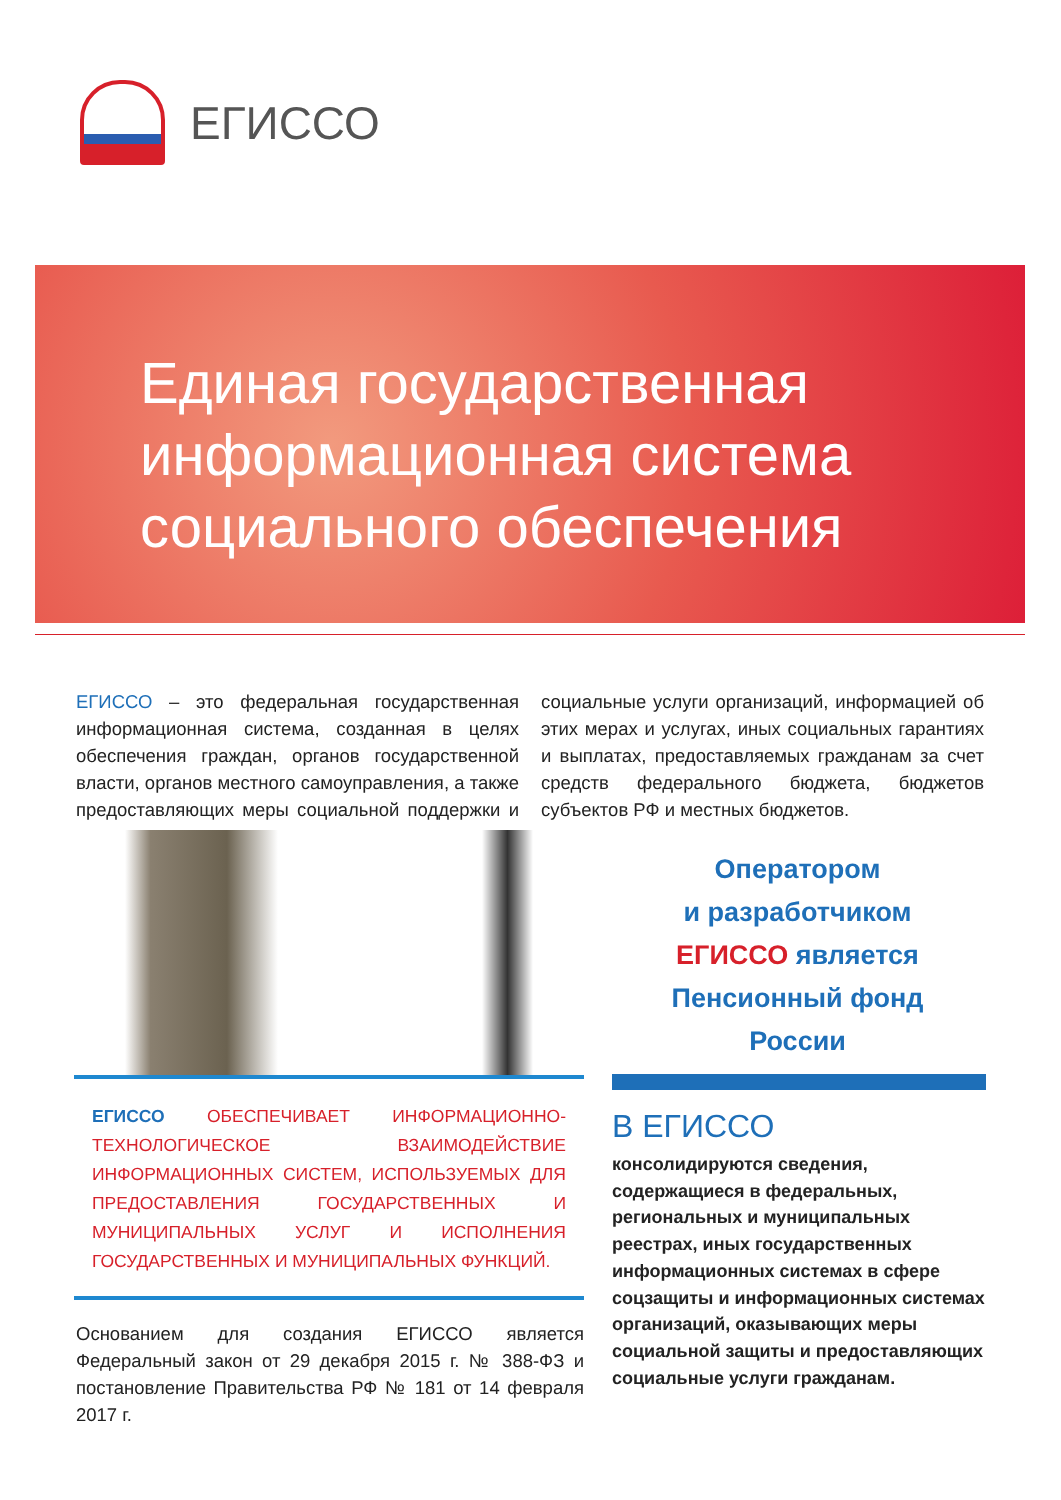ЕГИССО
Единая государственная
информационная система
социального обеспечения
ЕГИССО – это федеральная государственная информационная система, созданная в целях обеспечения граждан, органов государственной власти, органов местного самоуправления, а также предоставляющих меры социальной поддержки и социальные услуги организаций, информацией об этих мерах и услугах, иных социальных гарантиях и выплатах, предоставляемых гражданам за счет средств федерального бюджета, бюджетов субъектов РФ и местных бюджетов.
Оператором
и разработчиком
ЕГИССО является
Пенсионный фонд
России
ЕГИССО ОБЕСПЕЧИВАЕТ ИНФОРМАЦИОННО-ТЕХНОЛОГИЧЕСКОЕ ВЗАИМОДЕЙСТВИЕ ИНФОРМАЦИОННЫХ СИСТЕМ, ИСПОЛЬЗУЕМЫХ ДЛЯ ПРЕДОСТАВЛЕНИЯ ГОСУДАРСТВЕННЫХ И МУНИЦИПАЛЬНЫХ УСЛУГ И ИСПОЛНЕНИЯ ГОСУДАРСТВЕННЫХ И МУНИЦИПАЛЬНЫХ ФУНКЦИЙ.
Основанием для создания ЕГИССО является Федеральный закон от 29 декабря 2015 г. № 388-ФЗ и постановление Правительства РФ № 181 от 14 февраля 2017 г.
В ЕГИССО
консолидируются сведения, содержащиеся в федеральных, региональных и муниципальных реестрах, иных государственных информационных системах в сфере соцзащиты и информационных системах организаций, оказывающих меры социальной защиты и предоставляющих социальные услуги гражданам.